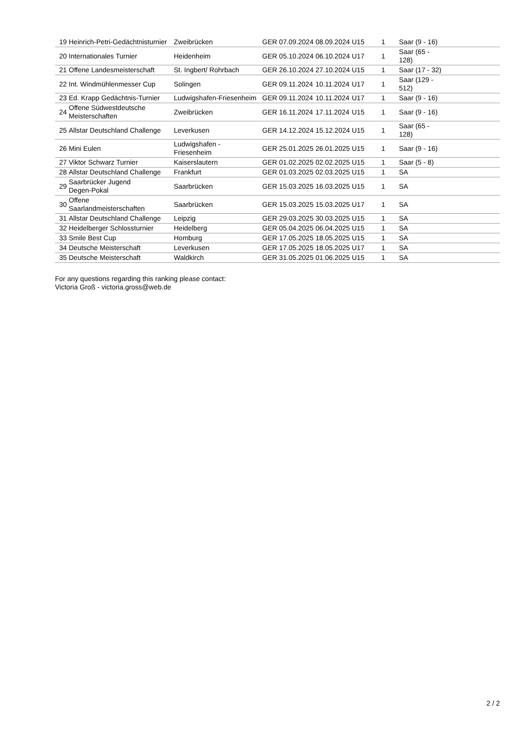| 19 | Heinrich-Petri-Gedächtnisturnier | Zweibrücken | GER | 07.09.2024 | 08.09.2024 | U15 | 1 | Saar (9 - 16) |
| 20 | Internationales Turnier | Heidenheim | GER | 05.10.2024 | 06.10.2024 | U17 | 1 | Saar (65 - 128) |
| 21 | Offene Landesmeisterschaft | St. Ingbert/ Rohrbach | GER | 26.10.2024 | 27.10.2024 | U15 | 1 | Saar (17 - 32) |
| 22 | Int. Windmühlenmesser Cup | Solingen | GER | 09.11.2024 | 10.11.2024 | U17 | 1 | Saar (129 - 512) |
| 23 | Ed. Krapp Gedächtnis-Turnier | Ludwigshafen-Friesenheim | GER | 09.11.2024 | 10.11.2024 | U17 | 1 | Saar (9 - 16) |
| 24 | Offene Südwestdeutsche Meisterschaften | Zweibrücken | GER | 16.11.2024 | 17.11.2024 | U15 | 1 | Saar (9 - 16) |
| 25 | Allstar Deutschland Challenge | Leverkusen | GER | 14.12.2024 | 15.12.2024 | U15 | 1 | Saar (65 - 128) |
| 26 | Mini Eulen | Ludwigshafen - Friesenheim | GER | 25.01.2025 | 26.01.2025 | U15 | 1 | Saar (9 - 16) |
| 27 | Viktor Schwarz Turnier | Kaiserslautern | GER | 01.02.2025 | 02.02.2025 | U15 | 1 | Saar (5 - 8) |
| 28 | Allstar Deutschland Challenge | Frankfurt | GER | 01.03.2025 | 02.03.2025 | U15 | 1 | SA |
| 29 | Saarbrücker Jugend Degen-Pokal | Saarbrücken | GER | 15.03.2025 | 16.03.2025 | U15 | 1 | SA |
| 30 | Offene Saarlandmeisterschaften | Saarbrücken | GER | 15.03.2025 | 15.03.2025 | U17 | 1 | SA |
| 31 | Allstar Deutschland Challenge | Leipzig | GER | 29.03.2025 | 30.03.2025 | U15 | 1 | SA |
| 32 | Heidelberger Schlossturnier | Heidelberg | GER | 05.04.2025 | 06.04.2025 | U15 | 1 | SA |
| 33 | Smile Best Cup | Homburg | GER | 17.05.2025 | 18.05.2025 | U15 | 1 | SA |
| 34 | Deutsche Meisterschaft | Leverkusen | GER | 17.05.2025 | 18.05.2025 | U17 | 1 | SA |
| 35 | Deutsche Meisterschaft | Waldkirch | GER | 31.05.2025 | 01.06.2025 | U15 | 1 | SA |
For any questions regarding this ranking please contact:
Victoria Groß - victoria.gross@web.de
2 / 2